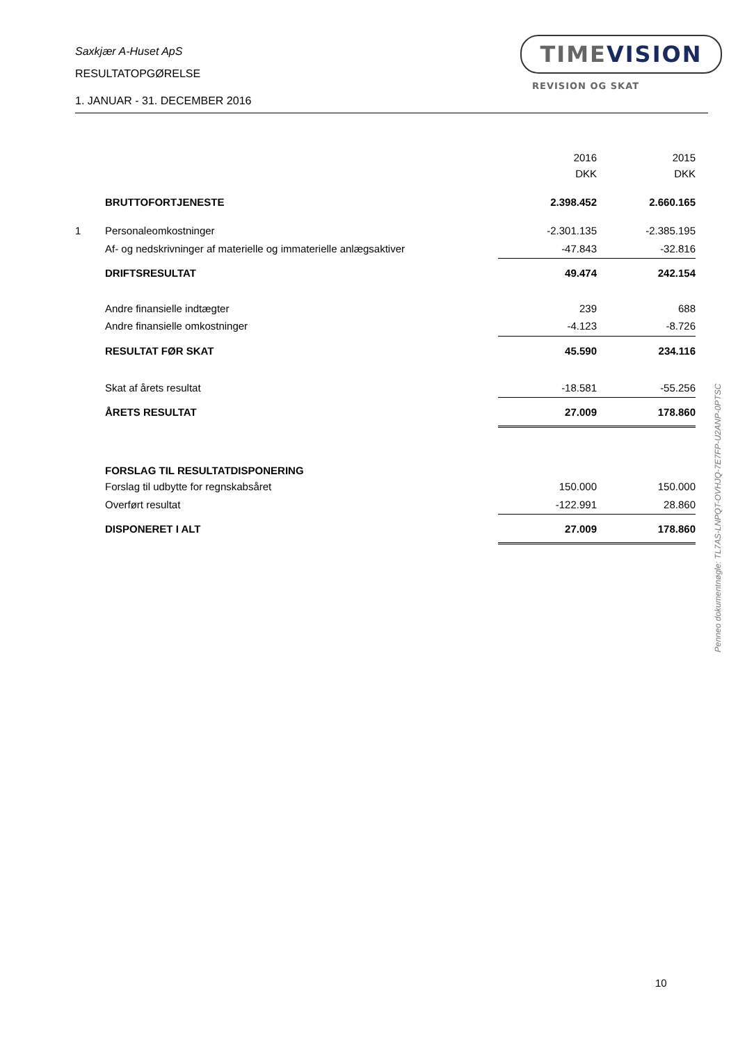Saxkjær A-Huset ApS
RESULTATOPGØRELSE
1. JANUAR - 31. DECEMBER 2016
TIMEVISION
REVISION OG SKAT
| | | 2016 | 2015 |
| | | DKK | DKK |
| | BRUTTOFORTJENESTE | 2.398.452 | 2.660.165 |
| 1 | Personaleomkostninger | -2.301.135 | -2.385.195 |
| | Af- og nedskrivninger af materielle og immaterielle anlægsaktiver | -47.843 | -32.816 |
| | DRIFTSRESULTAT | 49.474 | 242.154 |
| | Andre finansielle indtægter | 239 | 688 |
| | Andre finansielle omkostninger | -4.123 | -8.726 |
| | RESULTAT FØR SKAT | 45.590 | 234.116 |
| | Skat af årets resultat | -18.581 | -55.256 |
| | ÅRETS RESULTAT | 27.009 | 178.860 |
| | FORSLAG TIL RESULTATDISPONERING | | |
| | Forslag til udbytte for regnskabsåret | 150.000 | 150.000 |
| | Overført resultat | -122.991 | 28.860 |
| | DISPONERET I ALT | 27.009 | 178.860 |
Penneo dokumentnøgle: TL7AS-LNPQT-OVHJQ-7E7FP-U2ANP-0PTSC
10